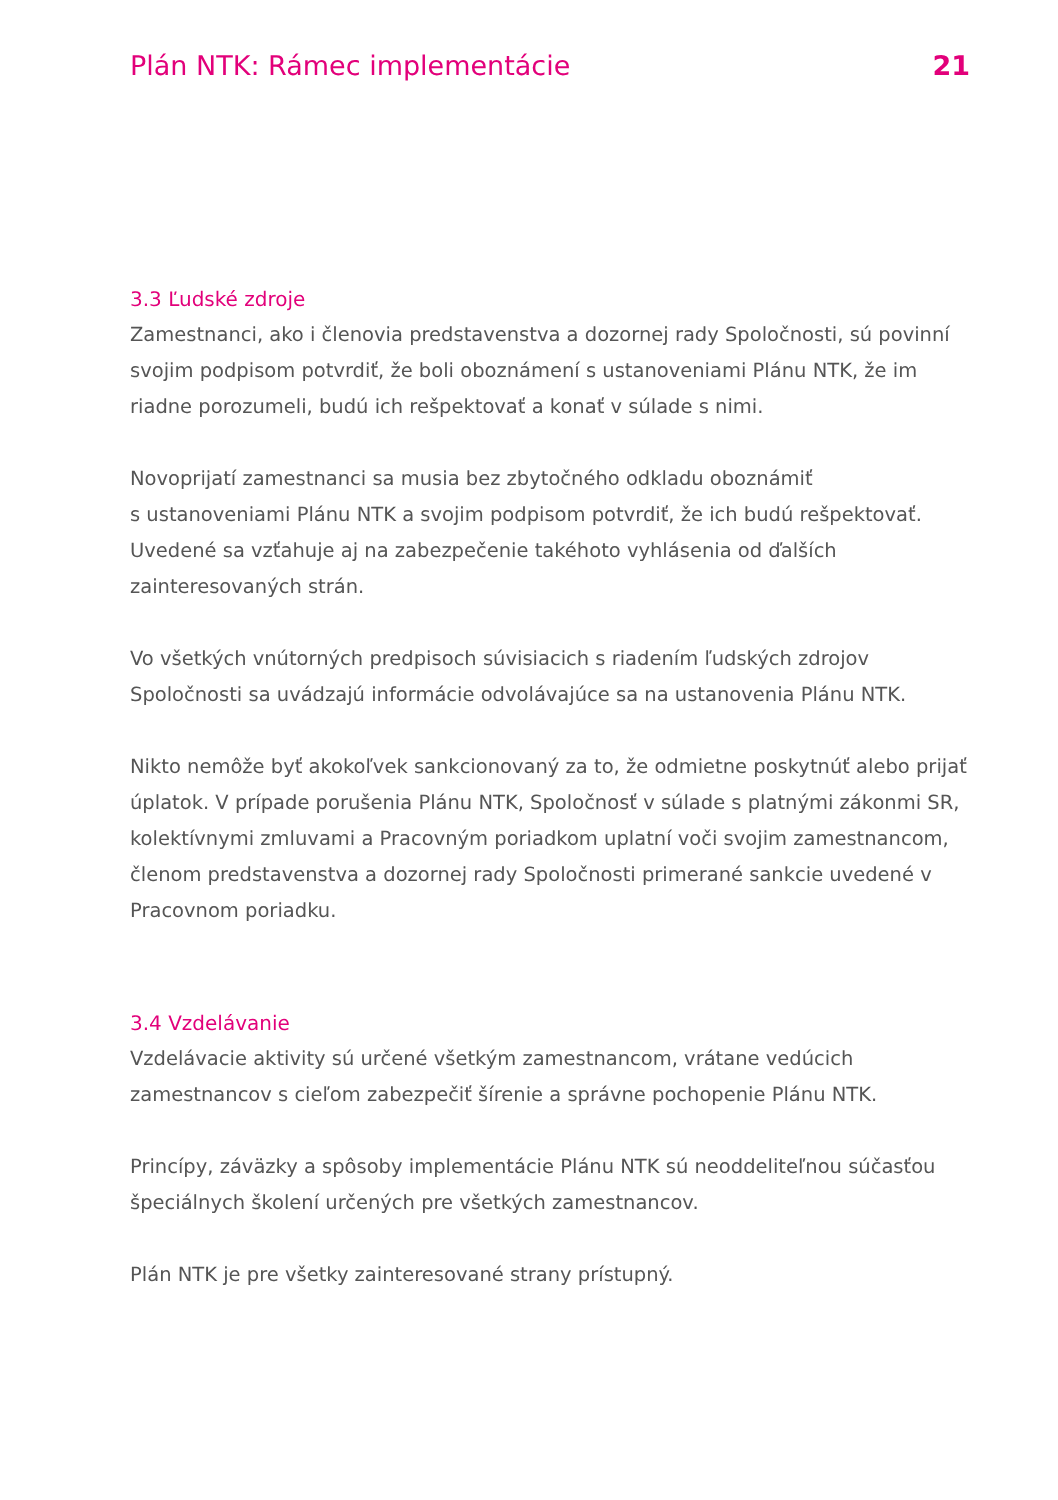Plán NTK: Rámec implementácie 21
3.3 Ľudské zdroje
Zamestnanci, ako i členovia predstavenstva a dozornej rady Spoločnosti, sú povinní svojim podpisom potvrdiť, že boli oboznámení s ustanoveniami Plánu NTK, že im riadne porozumeli, budú ich rešpektovať a konať v súlade s nimi.
Novoprijatí zamestnanci sa musia bez zbytočného odkladu oboznámiť
s ustanoveniami Plánu NTK a svojim podpisom potvrdiť, že ich budú rešpektovať. Uvedené sa vzťahuje aj na zabezpečenie takéhoto vyhlásenia od ďalších zainteresovaných strán.
Vo všetkých vnútorných predpisoch súvisiacich s riadením ľudských zdrojov Spoločnosti sa uvádzajú informácie odvolávajúce sa na ustanovenia Plánu NTK.
Nikto nemôže byť akokoľvek sankcionovaný za to, že odmietne poskytnúť alebo prijať úplatok. V prípade porušenia Plánu NTK, Spoločnosť v súlade s platnými zákonmi SR, kolektívnymi zmluvami a Pracovným poriadkom uplatní voči svojim zamestnancom, členom predstavenstva a dozornej rady Spoločnosti primerané sankcie uvedené v Pracovnom poriadku.
3.4 Vzdelávanie
Vzdelávacie aktivity sú určené všetkým zamestnancom, vrátane vedúcich zamestnancov s cieľom zabezpečiť šírenie a správne pochopenie Plánu NTK.
Princípy, záväzky a spôsoby implementácie Plánu NTK sú neoddeliteľnou súčasťou špeciálnych školení určených pre všetkých zamestnancov.
Plán NTK je pre všetky zainteresované strany prístupný.